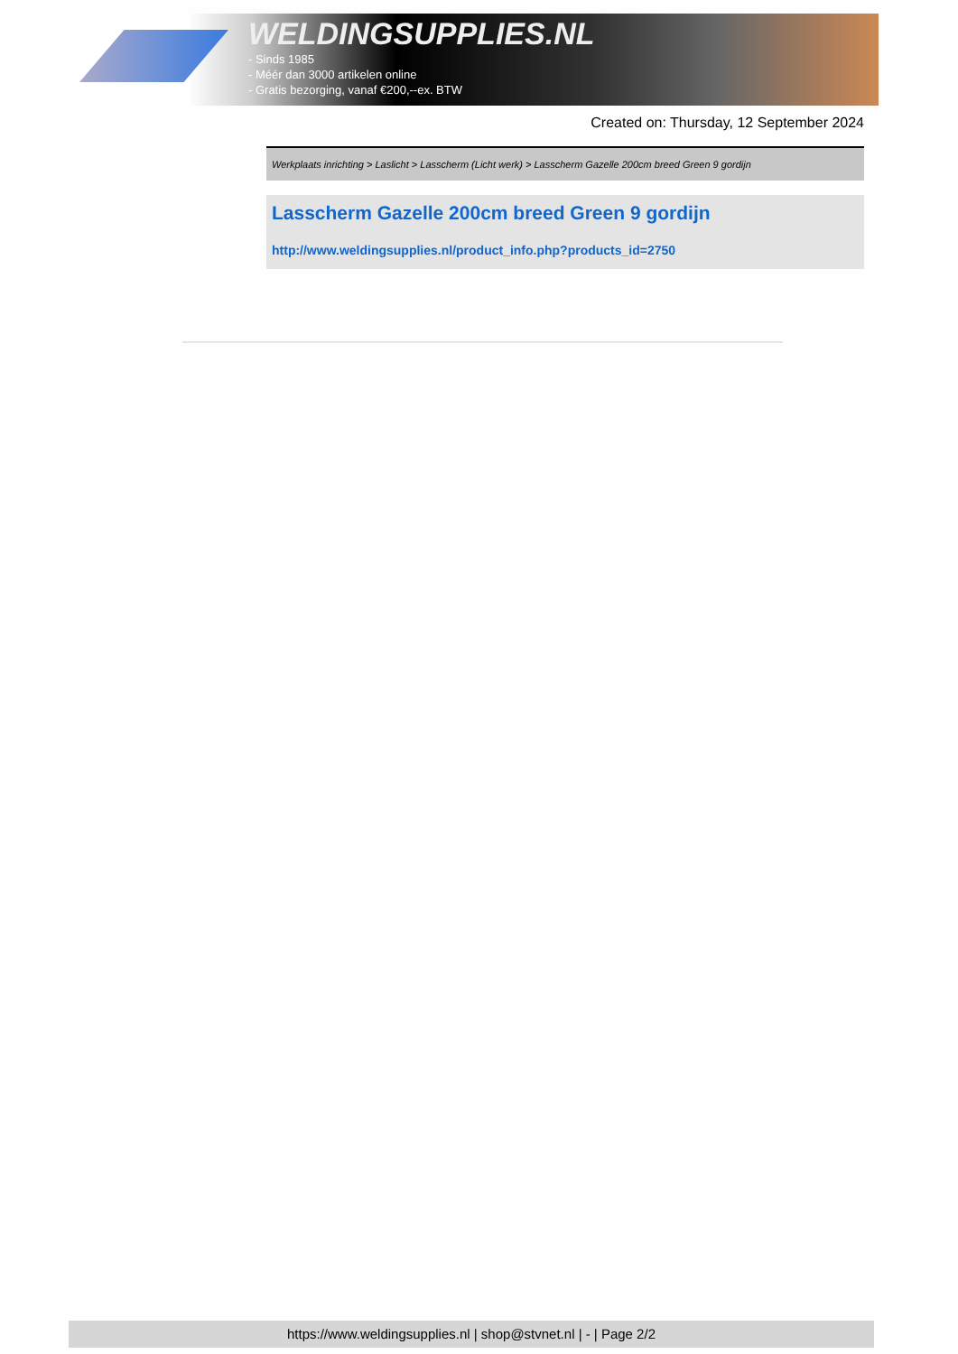WELDINGSUPPLIES.NL
- Sinds 1985
- Méér dan 3000 artikelen online
- Gratis bezorging, vanaf €200,--ex. BTW
Created on: Thursday, 12 September 2024
Werkplaats inrichting > Laslicht > Lasscherm (Licht werk) > Lasscherm Gazelle 200cm breed Green 9 gordijn
Lasscherm Gazelle 200cm breed Green 9 gordijn
http://www.weldingsupplies.nl/product_info.php?products_id=2750
https://www.weldingsupplies.nl | shop@stvnet.nl | - | Page 2/2